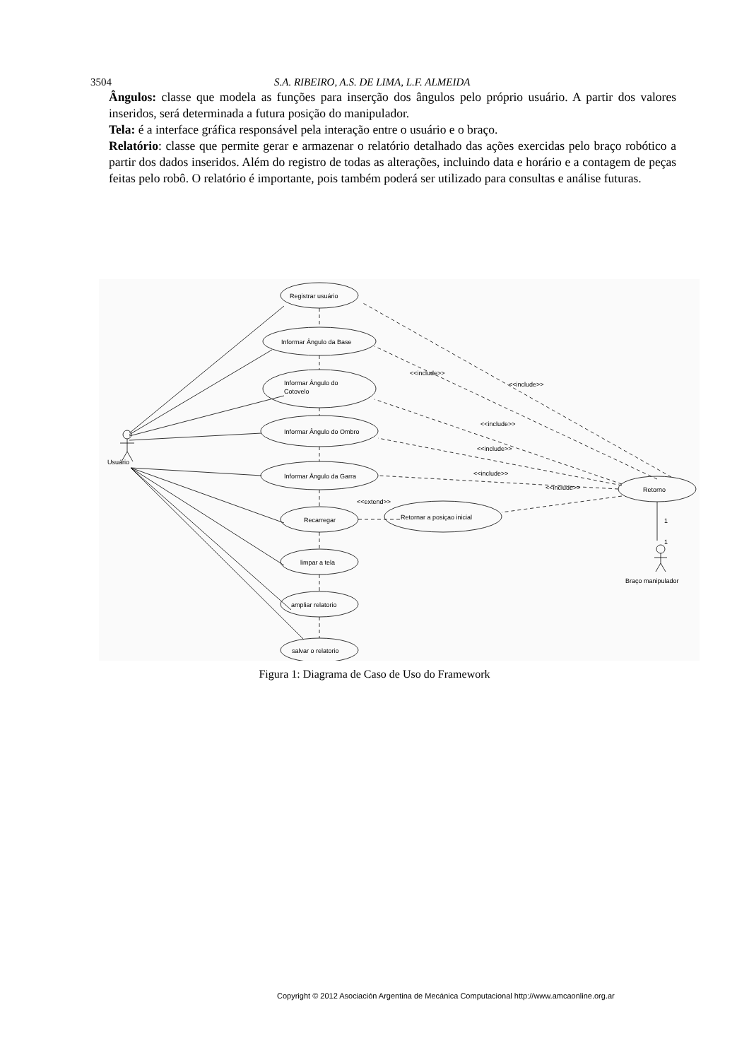3504 S.A. RIBEIRO, A.S. DE LIMA, L.F. ALMEIDA
Ângulos: classe que modela as funções para inserção dos ângulos pelo próprio usuário. A partir dos valores inseridos, será determinada a futura posição do manipulador.
Tela: é a interface gráfica responsável pela interação entre o usuário e o braço.
Relatório: classe que permite gerar e armazenar o relatório detalhado das ações exercidas pelo braço robótico a partir dos dados inseridos. Além do registro de todas as alterações, incluindo data e horário e a contagem de peças feitas pelo robô. O relatório é importante, pois também poderá ser utilizado para consultas e análise futuras.
Registrar usuário
Informar Ângulo da Base
Informar Ângulo do
Cotovelo
Informar Ângulo do Ombro
Informar Ângulo da Garra
Recarregar
limpar a tela
ampliar relatorio
salvar o relatorio
Retornar a posiçao inicial
Retorno
Usuário
Braço manipulador
<<include>>
<<include>>
<<include>>
<<include>>
<<include>>
<<include>>
<<extend>>
1
1
Figura 1: Diagrama de Caso de Uso do Framework
Copyright © 2012 Asociación Argentina de Mecánica Computacional http://www.amcaonline.org.ar